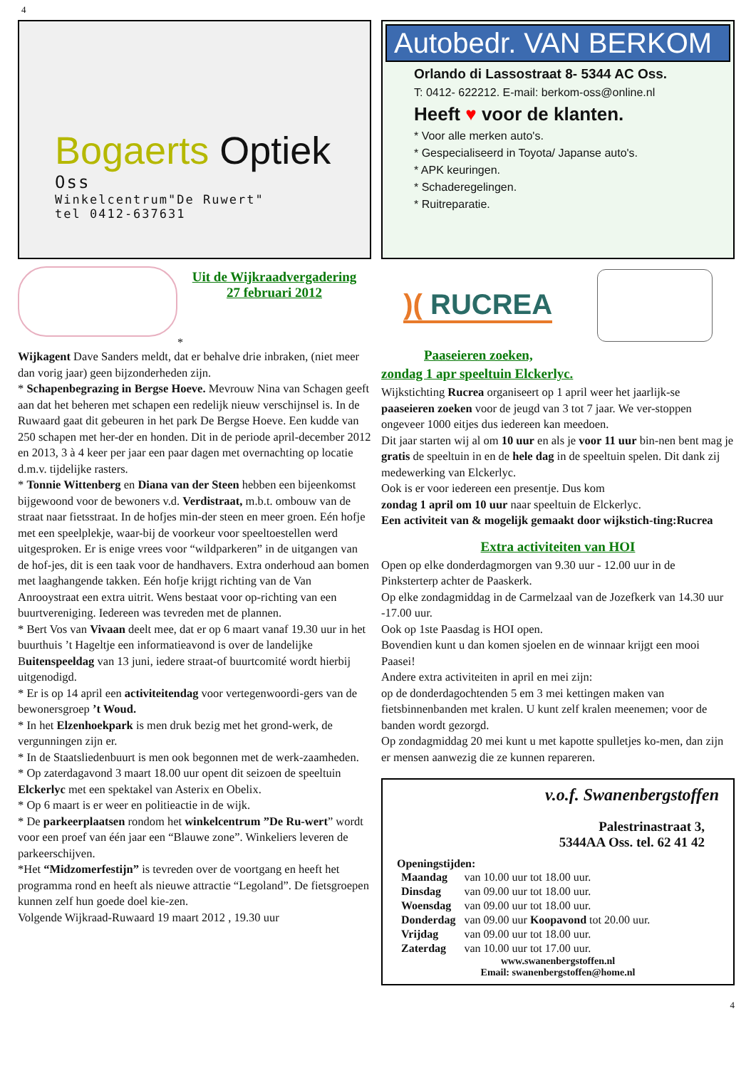4
Bogaerts Optiek
Oss
Winkelcentrum"De Ruwert"
tel 0412-637631
Autobedr. VAN BERKOM
Orlando di Lassostraat 8- 5344 AC Oss.
T: 0412- 622212. E-mail: berkom-oss@online.nl
Heeft ♥ voor de klanten.
* Voor alle merken auto's.
* Gespecialiseerd in Toyota/ Japanse auto's.
* APK keuringen.
* Schaderegelingen.
* Ruitreparatie.
Uit de Wijkraadvergadering
27 februari 2012
*
Wijkagent Dave Sanders meldt, dat er behalve drie inbraken, (niet meer dan vorig jaar) geen bijzonderheden zijn.
* Schapenbegrazing in Bergse Hoeve. Mevrouw Nina van Schagen geeft aan dat het beheren met schapen een redelijk nieuw verschijnsel is. In de Ruwaard gaat dit gebeuren in het park De Bergse Hoeve. Een kudde van 250 schapen met her-der en honden. Dit in de periode april-december 2012 en 2013, 3 à 4 keer per jaar een paar dagen met overnachting op locatie d.m.v. tijdelijke rasters.
* Tonnie Wittenberg en Diana van der Steen hebben een bijeenkomst bijgewoond voor de bewoners v.d. Verdistraat, m.b.t. ombouw van de straat naar fietsstraat. In de hofjes min-der steen en meer groen. Eén hofje met een speelplekje, waar-bij de voorkeur voor speeltoestellen werd uitgesproken. Er is enige vrees voor “wildparkeren” in de uitgangen van de hof-jes, dit is een taak voor de handhavers. Extra onderhoud aan bomen met laaghangende takken. Eén hofje krijgt richting van de Van Anrooystraat een extra uitrit. Wens bestaat voor op-richting van een buurtvereniging. Iedereen was tevreden met de plannen.
* Bert Vos van Vivaan deelt mee, dat er op 6 maart vanaf 19.30 uur in het buurthuis ’t Hageltje een informatieavond is over de landelijke Buitenspeeldag van 13 juni, iedere straat-of buurtcomité wordt hierbij uitgenodigd.
* Er is op 14 april een activiteitendag voor vertegenwoordi-gers van de bewonersgroep ’t Woud.
* In het Elzenhoekpark is men druk bezig met het grond-werk, de vergunningen zijn er.
* In de Staatsliedenbuurt is men ook begonnen met de werk-zaamheden.
* Op zaterdagavond 3 maart 18.00 uur opent dit seizoen de speeltuin Elckerlyc met een spektakel van Asterix en Obelix.
* Op 6 maart is er weer en politieactie in de wijk.
* De parkeerplaatsen rondom het winkelcentrum ”De Ru-wert” wordt voor een proef van één jaar een “Blauwe zone”. Winkeliers leveren de parkeerschijven.
*Het “Midzomerfestijn” is tevreden over de voortgang en heeft het programma rond en heeft als nieuwe attractie “Legoland”. De fietsgroepen kunnen zelf hun goede doel kie-zen.
Volgende Wijkraad-Ruwaard 19 maart 2012 , 19.30 uur
)( RUCREA
Paaseieren zoeken,
zondag 1 apr speeltuin Elckerlyc.
Wijkstichting Rucrea organiseert op 1 april weer het jaarlijk-se paaseieren zoeken voor de jeugd van 3 tot 7 jaar. We ver-stoppen ongeveer 1000 eitjes dus iedereen kan meedoen.
Dit jaar starten wij al om 10 uur en als je voor 11 uur bin-nen bent mag je gratis de speeltuin in en de hele dag in de speeltuin spelen. Dit dank zij medewerking van Elckerlyc.
Ook is er voor iedereen een presentje. Dus kom
zondag 1 april om 10 uur naar speeltuin de Elckerlyc.
Een activiteit van & mogelijk gemaakt door wijkstich-ting:Rucrea
Extra activiteiten van HOI
Open op elke donderdagmorgen van 9.30 uur - 12.00 uur in de Pinksterterp achter de Paaskerk.
Op elke zondagmiddag in de Carmelzaal van de Jozefkerk van 14.30 uur -17.00 uur.
Ook op 1ste Paasdag is HOI open.
Bovendien kunt u dan komen sjoelen en de winnaar krijgt een mooi Paasei!
Andere extra activiteiten in april en mei zijn:
op de donderdagochtenden 5 em 3 mei kettingen maken van fietsbinnenbanden met kralen. U kunt zelf kralen meenemen; voor de banden wordt gezorgd.
Op zondagmiddag 20 mei kunt u met kapotte spulletjes ko-men, dan zijn er mensen aanwezig die ze kunnen repareren.
v.o.f. Swanenbergstoffen
Palestrinastraat 3,
5344AA Oss. tel. 62 41 42
Openingstijden:
| Maandag | van 10.00 uur tot 18.00 uur. |
| Dinsdag | van 09.00 uur tot 18.00 uur. |
| Woensdag | van 09.00 uur tot 18.00 uur. |
| Donderdag | van 09.00 uur Koopavond tot 20.00 uur. |
| Vrijdag | van 09.00 uur tot 18.00 uur. |
| Zaterdag | van 10.00 uur tot 17.00 uur. |
www.swanenbergstoffen.nl
Email: swanenbergstoffen@home.nl
4